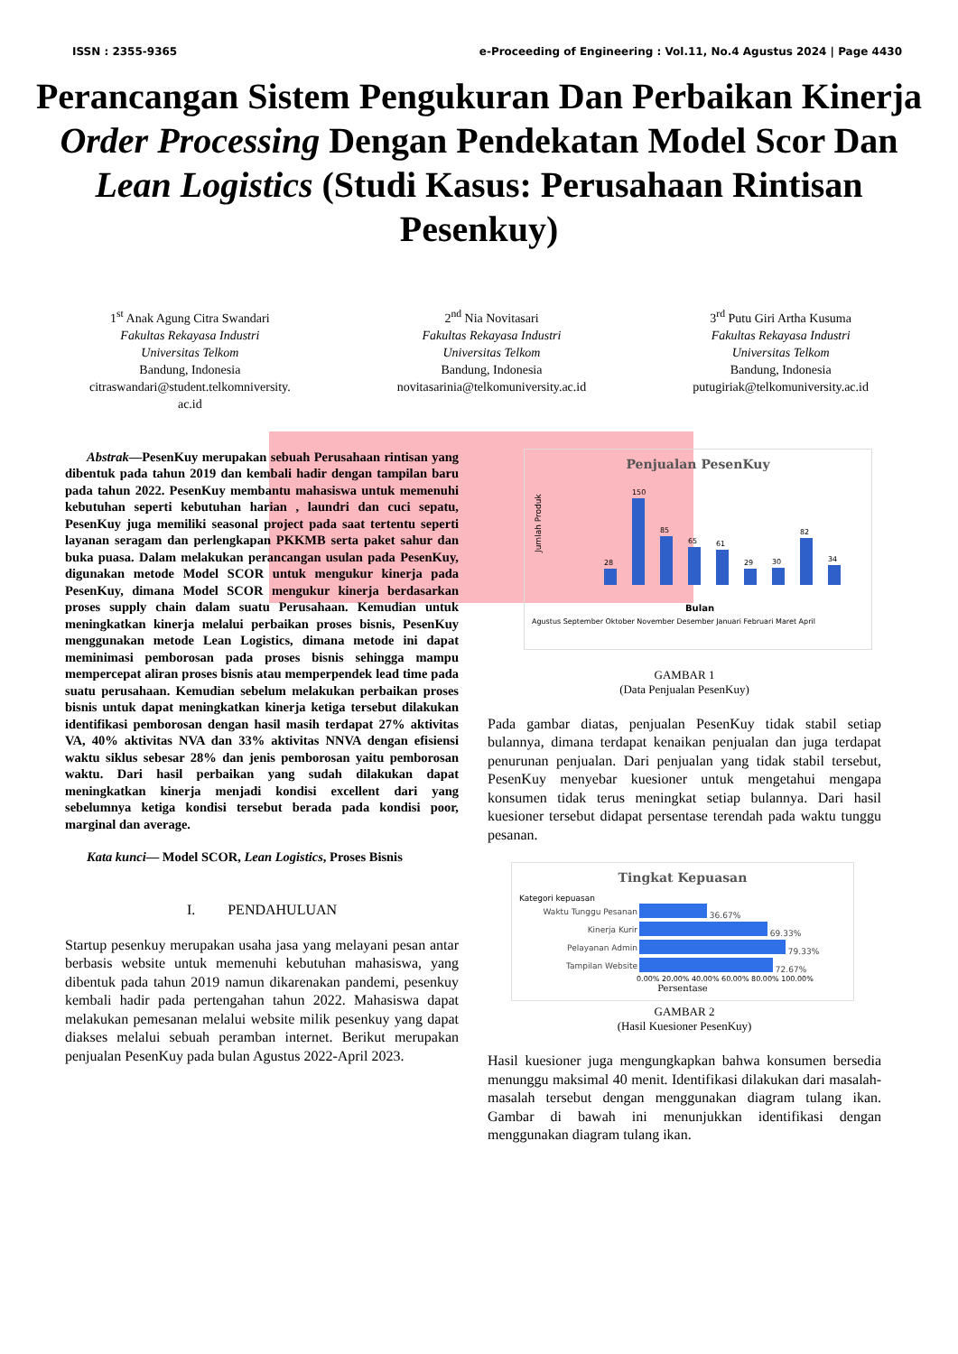ISSN : 2355-9365 e-Proceeding of Engineering : Vol.11, No.4 Agustus 2024 | Page 4430
Perancangan Sistem Pengukuran Dan Perbaikan Kinerja Order Processing Dengan Pendekatan Model Scor Dan Lean Logistics (Studi Kasus: Perusahaan Rintisan Pesenkuy)
1<sup>st</sup> Anak Agung Citra Swandari
Fakultas Rekayasa Industri
Universitas Telkom
Bandung, Indonesia
citraswandari@student.telkomniversity.
ac.id
2<sup>nd</sup> Nia Novitasari
Fakultas Rekayasa Industri
Universitas Telkom
Bandung, Indonesia
novitasarinia@telkomuniversity.ac.id
3<sup>rd</sup> Putu Giri Artha Kusuma
Fakultas Rekayasa Industri
Universitas Telkom
Bandung, Indonesia
putugiriak@telkomuniversity.ac.id
Abstrak—PesenKuy merupakan sebuah Perusahaan rintisan yang dibentuk pada tahun 2019 dan kembali hadir dengan tampilan baru pada tahun 2022. PesenKuy membantu mahasiswa untuk memenuhi kebutuhan seperti kebutuhan harian , laundri dan cuci sepatu, PesenKuy juga memiliki seasonal project pada saat tertentu seperti layanan seragam dan perlengkapan PKKMB serta paket sahur dan buka puasa. Dalam melakukan perancangan usulan pada PesenKuy, digunakan metode Model SCOR untuk mengukur kinerja pada PesenKuy, dimana Model SCOR mengukur kinerja berdasarkan proses supply chain dalam suatu Perusahaan. Kemudian untuk meningkatkan kinerja melalui perbaikan proses bisnis, PesenKuy menggunakan metode Lean Logistics, dimana metode ini dapat meminimasi pemborosan pada proses bisnis sehingga mampu mempercepat aliran proses bisnis atau memperpendek lead time pada suatu perusahaan. Kemudian sebelum melakukan perbaikan proses bisnis untuk dapat meningkatkan kinerja ketiga tersebut dilakukan identifikasi pemborosan dengan hasil masih terdapat 27% aktivitas VA, 40% aktivitas NVA dan 33% aktivitas NNVA dengan efisiensi waktu siklus sebesar 28% dan jenis pemborosan yaitu pemborosan waktu. Dari hasil perbaikan yang sudah dilakukan dapat meningkatkan kinerja menjadi kondisi excellent dari yang sebelumnya ketiga kondisi tersebut berada pada kondisi poor, marginal dan average.
Kata kunci— Model SCOR, Lean Logistics, Proses Bisnis
I. PENDAHULUAN
Startup pesenkuy merupakan usaha jasa yang melayani pesan antar berbasis website untuk memenuhi kebutuhan mahasiswa, yang dibentuk pada tahun 2019 namun dikarenakan pandemi, pesenkuy kembali hadir pada pertengahan tahun 2022. Mahasiswa dapat melakukan pemesanan melalui website milik pesenkuy yang dapat diakses melalui sebuah peramban internet. Berikut merupakan penjualan PesenKuy pada bulan Agustus 2022-April 2023.
Penjualan PesenKuy
Jumlah Produk
28
150
85
65
61
29
30
82
34
Bulan
Agustus September Oktober November Desember Januari Februari Maret April
GAMBAR 1
(Data Penjualan PesenKuy)
Pada gambar diatas, penjualan PesenKuy tidak stabil setiap bulannya, dimana terdapat kenaikan penjualan dan juga terdapat penurunan penjualan. Dari penjualan yang tidak stabil tersebut, PesenKuy menyebar kuesioner untuk mengetahui mengapa konsumen tidak terus meningkat setiap bulannya. Dari hasil kuesioner tersebut didapat persentase terendah pada waktu tunggu pesanan.
Tingkat Kepuasan
Kategori kepuasan
| Waktu Tunggu Pesanan | 36.67% |
| Kinerja Kurir | 69.33% |
| Pelayanan Admin | 79.33% |
| Tampilan Website | 72.67% |
0.00% 20.00% 40.00% 60.00% 80.00% 100.00%
Persentase
GAMBAR 2
(Hasil Kuesioner PesenKuy)
Hasil kuesioner juga mengungkapkan bahwa konsumen bersedia menunggu maksimal 40 menit. Identifikasi dilakukan dari masalah-masalah tersebut dengan menggunakan diagram tulang ikan. Gambar di bawah ini menunjukkan identifikasi dengan menggunakan diagram tulang ikan.